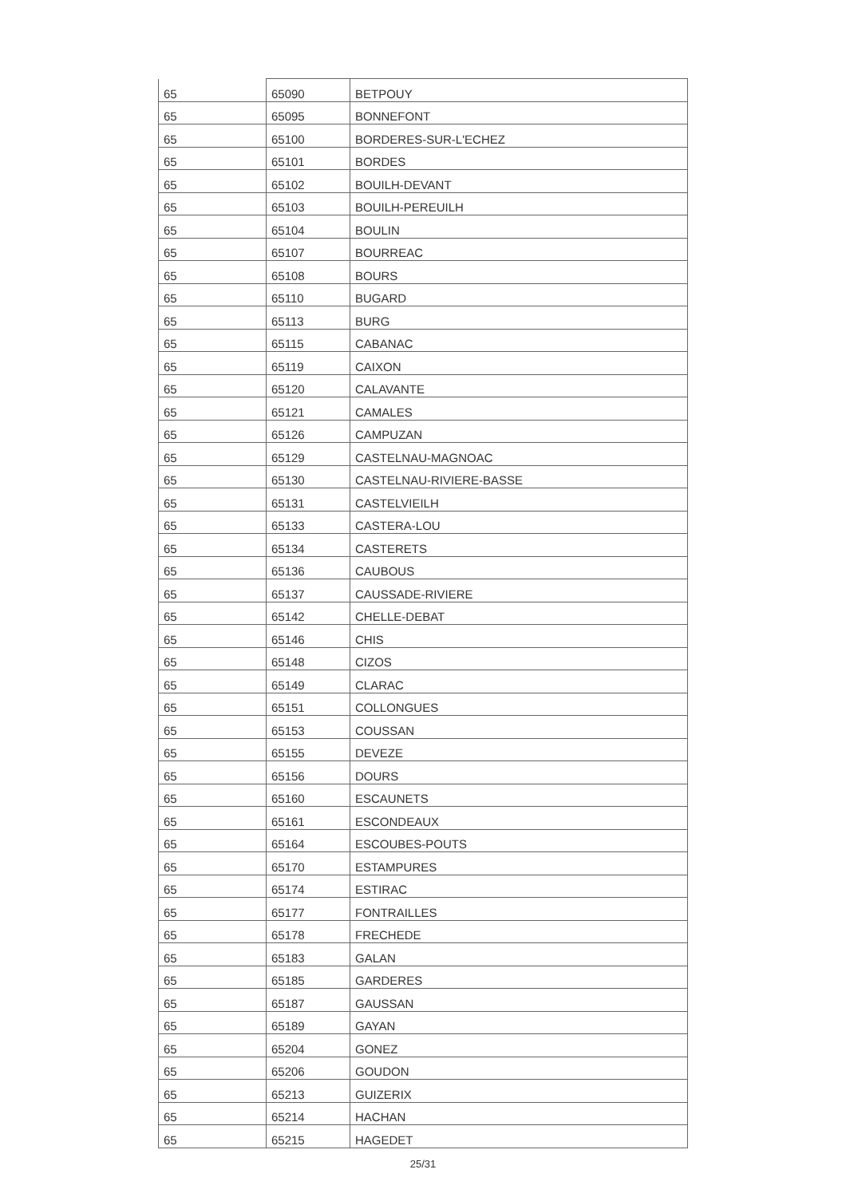| 65 | 65090 | BETPOUY |
| 65 | 65095 | BONNEFONT |
| 65 | 65100 | BORDERES-SUR-L'ECHEZ |
| 65 | 65101 | BORDES |
| 65 | 65102 | BOUILH-DEVANT |
| 65 | 65103 | BOUILH-PEREUILH |
| 65 | 65104 | BOULIN |
| 65 | 65107 | BOURREAC |
| 65 | 65108 | BOURS |
| 65 | 65110 | BUGARD |
| 65 | 65113 | BURG |
| 65 | 65115 | CABANAC |
| 65 | 65119 | CAIXON |
| 65 | 65120 | CALAVANTE |
| 65 | 65121 | CAMALES |
| 65 | 65126 | CAMPUZAN |
| 65 | 65129 | CASTELNAU-MAGNOAC |
| 65 | 65130 | CASTELNAU-RIVIERE-BASSE |
| 65 | 65131 | CASTELVIEILH |
| 65 | 65133 | CASTERA-LOU |
| 65 | 65134 | CASTERETS |
| 65 | 65136 | CAUBOUS |
| 65 | 65137 | CAUSSADE-RIVIERE |
| 65 | 65142 | CHELLE-DEBAT |
| 65 | 65146 | CHIS |
| 65 | 65148 | CIZOS |
| 65 | 65149 | CLARAC |
| 65 | 65151 | COLLONGUES |
| 65 | 65153 | COUSSAN |
| 65 | 65155 | DEVEZE |
| 65 | 65156 | DOURS |
| 65 | 65160 | ESCAUNETS |
| 65 | 65161 | ESCONDEAUX |
| 65 | 65164 | ESCOUBES-POUTS |
| 65 | 65170 | ESTAMPURES |
| 65 | 65174 | ESTIRAC |
| 65 | 65177 | FONTRAILLES |
| 65 | 65178 | FRECHEDE |
| 65 | 65183 | GALAN |
| 65 | 65185 | GARDERES |
| 65 | 65187 | GAUSSAN |
| 65 | 65189 | GAYAN |
| 65 | 65204 | GONEZ |
| 65 | 65206 | GOUDON |
| 65 | 65213 | GUIZERIX |
| 65 | 65214 | HACHAN |
| 65 | 65215 | HAGEDET |
25/31